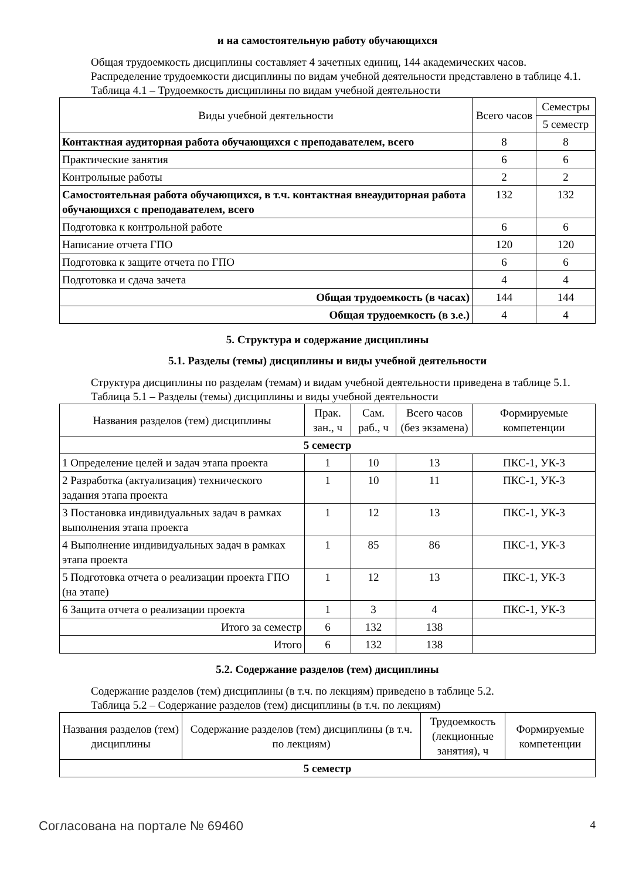и на самостоятельную работу обучающихся
Общая трудоемкость дисциплины составляет 4 зачетных единиц, 144 академических часов.
Распределение трудоемкости дисциплины по видам учебной деятельности представлено в таблице 4.1.
Таблица 4.1 – Трудоемкость дисциплины по видам учебной деятельности
| Виды учебной деятельности | Всего часов | Семестры |
| --- | --- | --- |
| | | 5 семестр |
| Контактная аудиторная работа обучающихся с преподавателем, всего | 8 | 8 |
| Практические занятия | 6 | 6 |
| Контрольные работы | 2 | 2 |
| Самостоятельная работа обучающихся, в т.ч. контактная внеаудиторная работа обучающихся с преподавателем, всего | 132 | 132 |
| Подготовка к контрольной работе | 6 | 6 |
| Написание отчета ГПО | 120 | 120 |
| Подготовка к защите отчета по ГПО | 6 | 6 |
| Подготовка и сдача зачета | 4 | 4 |
| Общая трудоемкость (в часах) | 144 | 144 |
| Общая трудоемкость (в з.е.) | 4 | 4 |
5. Структура и содержание дисциплины
5.1. Разделы (темы) дисциплины и виды учебной деятельности
Структура дисциплины по разделам (темам) и видам учебной деятельности приведена в таблице 5.1.
Таблица 5.1 – Разделы (темы) дисциплины и виды учебной деятельности
| Названия разделов (тем) дисциплины | Прак. зан., ч | Сам. раб., ч | Всего часов (без экзамена) | Формируемые компетенции |
| --- | --- | --- | --- | --- |
| 5 семестр | | | | |
| 1 Определение целей и задач этапа проекта | 1 | 10 | 13 | ПКС-1, УК-3 |
| 2 Разработка (актуализация) технического задания этапа проекта | 1 | 10 | 11 | ПКС-1, УК-3 |
| 3 Постановка индивидуальных задач в рамках выполнения этапа проекта | 1 | 12 | 13 | ПКС-1, УК-3 |
| 4 Выполнение индивидуальных задач в рамках этапа проекта | 1 | 85 | 86 | ПКС-1, УК-3 |
| 5 Подготовка отчета о реализации проекта ГПО (на этапе) | 1 | 12 | 13 | ПКС-1, УК-3 |
| 6 Защита отчета о реализации проекта | 1 | 3 | 4 | ПКС-1, УК-3 |
| Итого за семестр | 6 | 132 | 138 | |
| Итого | 6 | 132 | 138 | |
5.2. Содержание разделов (тем) дисциплины
Содержание разделов (тем) дисциплины (в т.ч. по лекциям) приведено в таблице 5.2.
Таблица 5.2 – Содержание разделов (тем) дисциплины (в т.ч. по лекциям)
| Названия разделов (тем) дисциплины | Содержание разделов (тем) дисциплины (в т.ч. по лекциям) | Трудоемкость (лекционные занятия), ч | Формируемые компетенции |
| --- | --- | --- | --- |
| 5 семестр | | | |
Согласована на портале № 69460 4